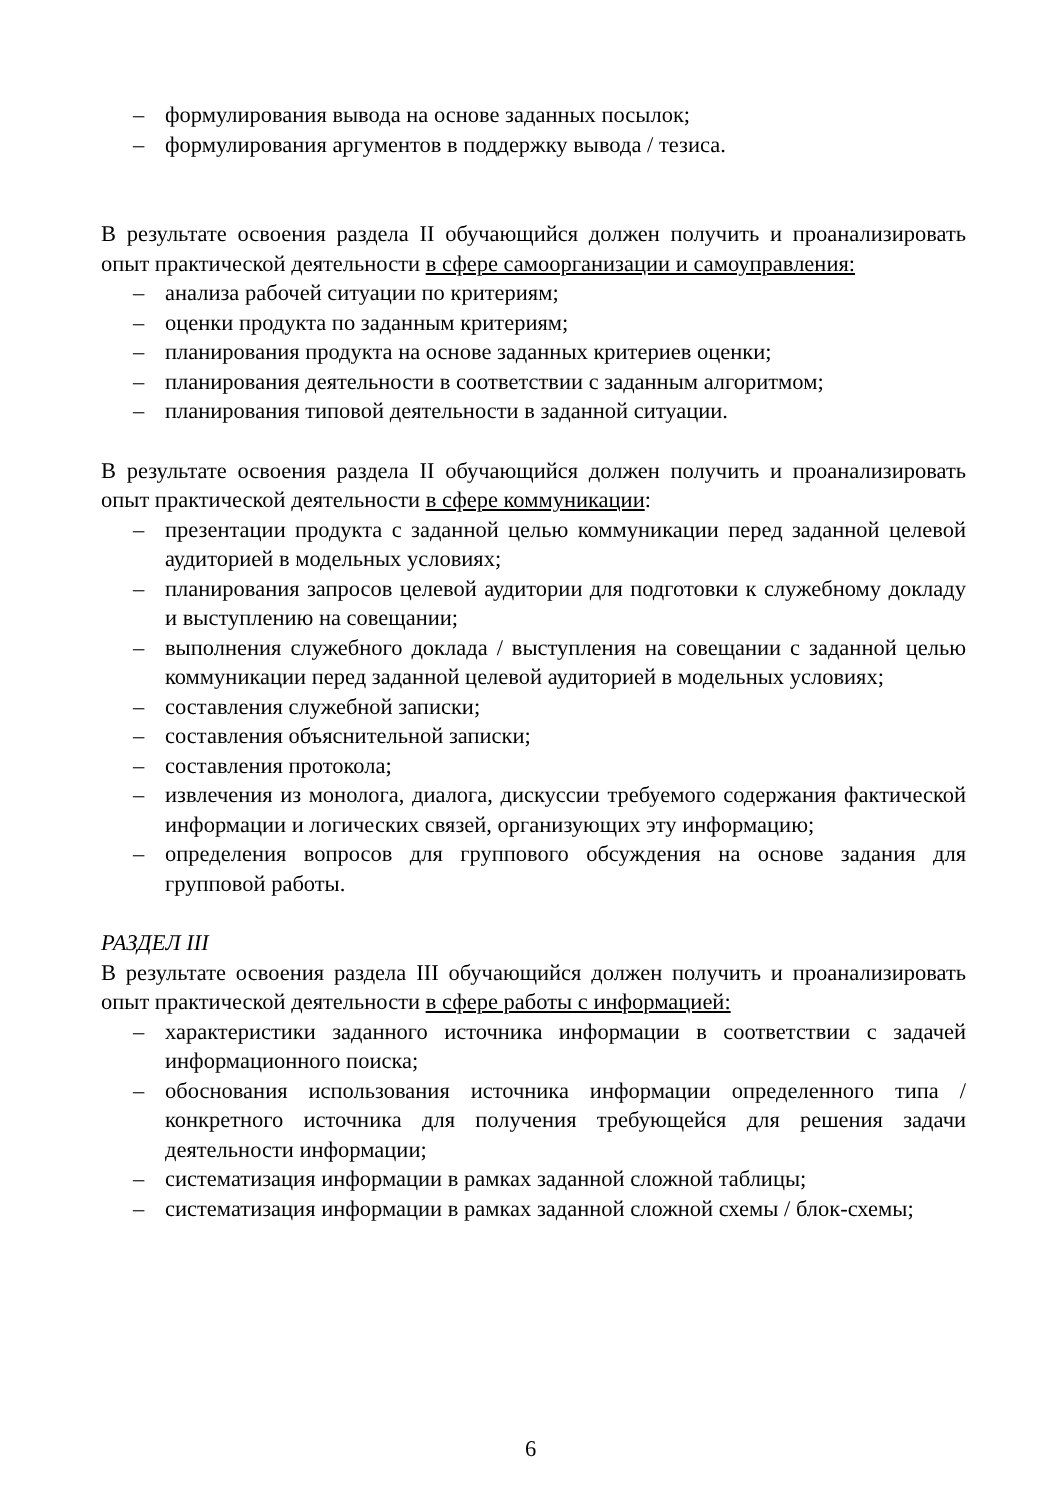– формулирования вывода на основе заданных посылок;
– формулирования аргументов в поддержку вывода / тезиса.
В результате освоения раздела II обучающийся должен получить и проанализировать опыт практической деятельности в сфере самоорганизации и самоуправления:
– анализа рабочей ситуации по критериям;
– оценки продукта по заданным критериям;
– планирования продукта на основе заданных критериев оценки;
– планирования деятельности в соответствии с заданным алгоритмом;
– планирования типовой деятельности в заданной ситуации.
В результате освоения раздела II обучающийся должен получить и проанализировать опыт практической деятельности в сфере коммуникации:
– презентации продукта с заданной целью коммуникации перед заданной целевой аудиторией в модельных условиях;
– планирования запросов целевой аудитории для подготовки к служебному докладу и выступлению на совещании;
– выполнения служебного доклада / выступления на совещании с заданной целью коммуникации перед заданной целевой аудиторией в модельных условиях;
– составления служебной записки;
– составления объяснительной записки;
– составления протокола;
– извлечения из монолога, диалога, дискуссии требуемого содержания фактической информации и логических связей, организующих эту информацию;
– определения вопросов для группового обсуждения на основе задания для групповой работы.
РАЗДЕЛ III
В результате освоения раздела III обучающийся должен получить и проанализировать опыт практической деятельности в сфере работы с информацией:
– характеристики заданного источника информации в соответствии с задачей информационного поиска;
– обоснования использования источника информации определенного типа / конкретного источника для получения требующейся для решения задачи деятельности информации;
– систематизация информации в рамках заданной сложной таблицы;
– систематизация информации в рамках заданной сложной схемы / блок-схемы;
6